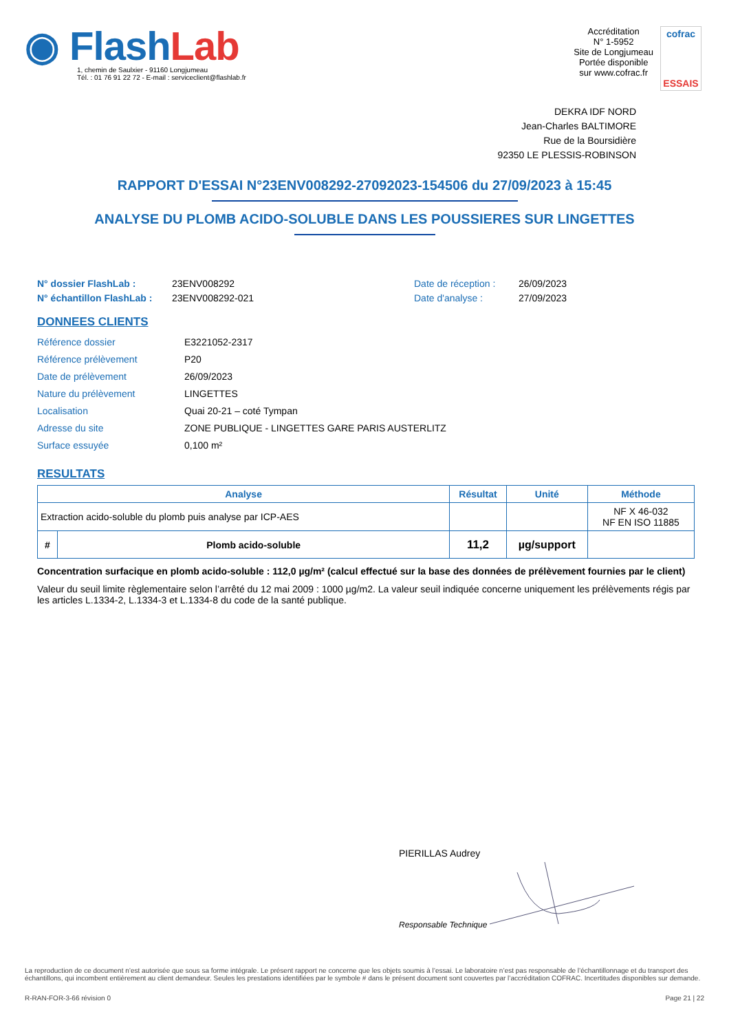◉ Flash Lab
1, chemin de Saulxier - 91160 Longjumeau
Tél. : 01 76 91 22 72 - E-mail : serviceclient@flashlab.fr
Accréditation
N° 1-5952
Site de Longjumeau
Portée disponible
sur www.cofrac.fr
cofrac
ESSAIS
DEKRA IDF NORD
Jean-Charles BALTIMORE
Rue de la Boursidière
92350 LE PLESSIS-ROBINSON
RAPPORT D'ESSAI N°23ENV008292-27092023-154506 du 27/09/2023 à 15:45
ANALYSE DU PLOMB ACIDO-SOLUBLE DANS LES POUSSIERES SUR LINGETTES
N° dossier FlashLab :
N° échantillon FlashLab :
23ENV008292
23ENV008292-021
Date de réception :
Date d'analyse :
26/09/2023
27/09/2023
DONNEES CLIENTS
| Référence dossier | E3221052-2317 |
| Référence prélèvement | P20 |
| Date de prélèvement | 26/09/2023 |
| Nature du prélèvement | LINGETTES |
| Localisation | Quai 20-21 – coté Tympan |
| Adresse du site | ZONE PUBLIQUE - LINGETTES GARE PARIS AUSTERLITZ |
| Surface essuyée | 0,100 m² |
RESULTATS
| Analyse | | Résultat | Unité | Méthode |
| --- | --- | --- | --- | --- |
| Extraction acido-soluble du plomb puis analyse par ICP-AES | | | | NF X 46-032 NF EN ISO 11885 |
| # | Plomb acido-soluble | 11,2 | µg/support | |
Concentration surfacique en plomb acido-soluble : 112,0 µg/m² (calcul effectué sur la base des données de prélèvement fournies par le client)
Valeur du seuil limite règlementaire selon l’arrêté du 12 mai 2009 : 1000 µg/m2. La valeur seuil indiquée concerne uniquement les prélèvements régis par les articles L.1334-2, L.1334-3 et L.1334-8 du code de la santé publique.
PIERILLAS Audrey
Responsable Technique
La reproduction de ce document n’est autorisée que sous sa forme intégrale. Le présent rapport ne concerne que les objets soumis à l’essai. Le laboratoire n’est pas responsable de l’échantillonnage et du transport des échantillons, qui incombent entièrement au client demandeur. Seules les prestations identifiées par le symbole # dans le présent document sont couvertes par l’accréditation COFRAC. Incertitudes disponibles sur demande.
R-RAN-FOR-3-66 révision 0 Page 21 | 22